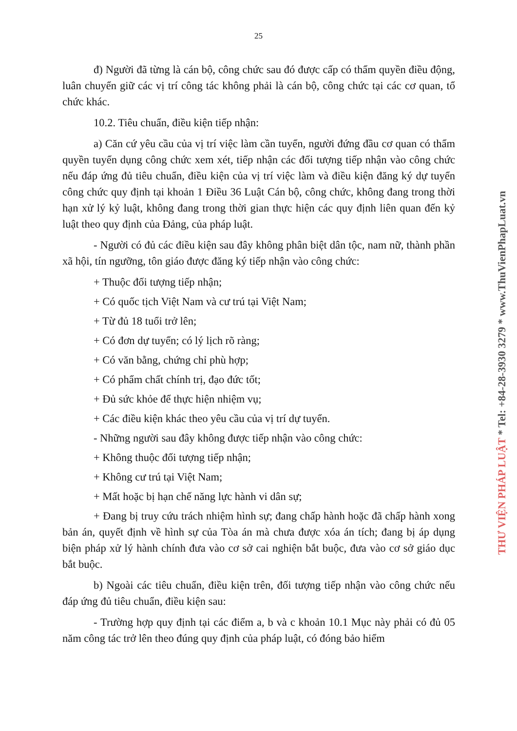25
đ) Người đã từng là cán bộ, công chức sau đó được cấp có thẩm quyền điều động, luân chuyển giữ các vị trí công tác không phải là cán bộ, công chức tại các cơ quan, tổ chức khác.
10.2. Tiêu chuẩn, điều kiện tiếp nhận:
a) Căn cứ yêu cầu của vị trí việc làm cần tuyển, người đứng đầu cơ quan có thẩm quyền tuyển dụng công chức xem xét, tiếp nhận các đối tượng tiếp nhận vào công chức nếu đáp ứng đủ tiêu chuẩn, điều kiện của vị trí việc làm và điều kiện đăng ký dự tuyển công chức quy định tại khoản 1 Điều 36 Luật Cán bộ, công chức, không đang trong thời hạn xử lý kỷ luật, không đang trong thời gian thực hiện các quy định liên quan đến kỷ luật theo quy định của Đảng, của pháp luật.
- Người có đủ các điều kiện sau đây không phân biệt dân tộc, nam nữ, thành phần xã hội, tín ngưỡng, tôn giáo được đăng ký tiếp nhận vào công chức:
+ Thuộc đối tượng tiếp nhận;
+ Có quốc tịch Việt Nam và cư trú tại Việt Nam;
+ Từ đủ 18 tuổi trở lên;
+ Có đơn dự tuyển; có lý lịch rõ ràng;
+ Có văn bằng, chứng chỉ phù hợp;
+ Có phẩm chất chính trị, đạo đức tốt;
+ Đủ sức khỏe để thực hiện nhiệm vụ;
+ Các điều kiện khác theo yêu cầu của vị trí dự tuyển.
- Những người sau đây không được tiếp nhận vào công chức:
+ Không thuộc đối tượng tiếp nhận;
+ Không cư trú tại Việt Nam;
+ Mất hoặc bị hạn chế năng lực hành vi dân sự;
+ Đang bị truy cứu trách nhiệm hình sự; đang chấp hành hoặc đã chấp hành xong bản án, quyết định về hình sự của Tòa án mà chưa được xóa án tích; đang bị áp dụng biện pháp xử lý hành chính đưa vào cơ sở cai nghiện bắt buộc, đưa vào cơ sở giáo dục bắt buộc.
b) Ngoài các tiêu chuẩn, điều kiện trên, đối tượng tiếp nhận vào công chức nếu đáp ứng đủ tiêu chuẩn, điều kiện sau:
- Trường hợp quy định tại các điểm a, b và c khoản 10.1 Mục này phải có đủ 05 năm công tác trở lên theo đúng quy định của pháp luật, có đóng bảo hiểm
THƯ VIỆN PHÁP LUẬT * Tel: +84-28-3930 3279 * www.ThuVienPhapLuat.vn